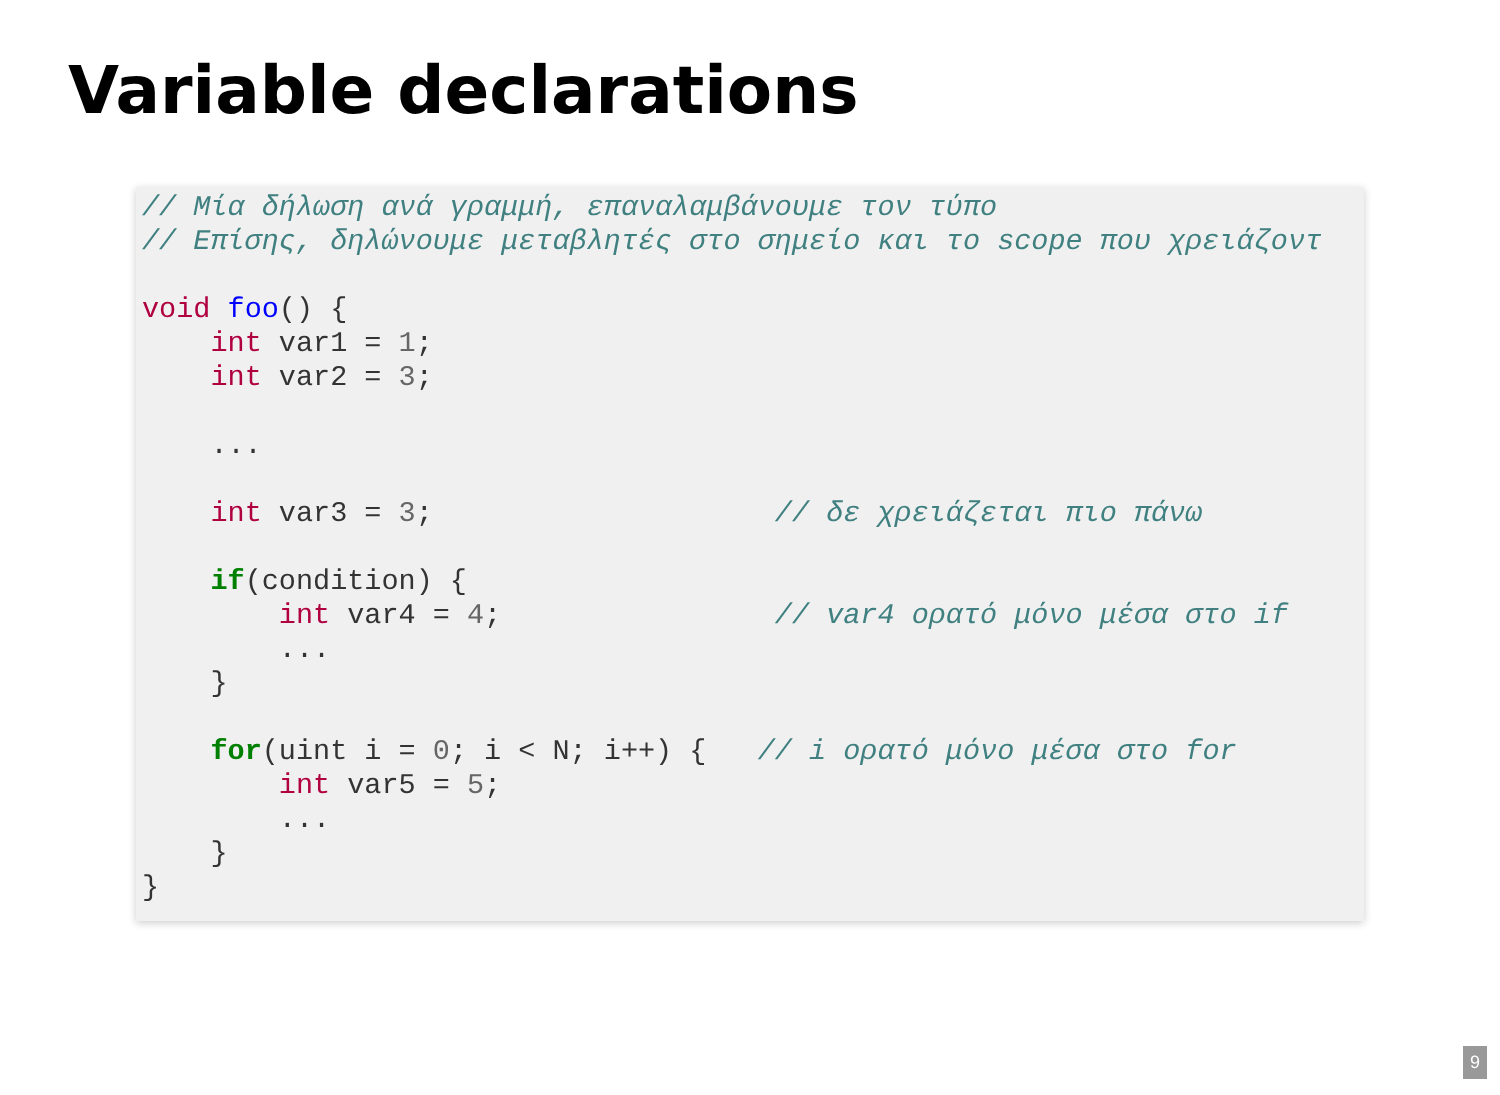Variable declarations
// Μία δήλωση ανά γραμμή, επαναλαμβάνουμε τον τύπο
// Επίσης, δηλώνουμε μεταβλητές στο σημείο και το scope που χρειάζοντ

void foo() {
    int var1 = 1;
    int var2 = 3;

    ...

    int var3 = 3;                    // δε χρειάζεται πιο πάνω

    if(condition) {
        int var4 = 4;                // var4 ορατό μόνο μέσα στο if
        ...
    }

    for(uint i = 0; i < N; i++) {   // i ορατό μόνο μέσα στο for
        int var5 = 5;
        ...
    }
}
9